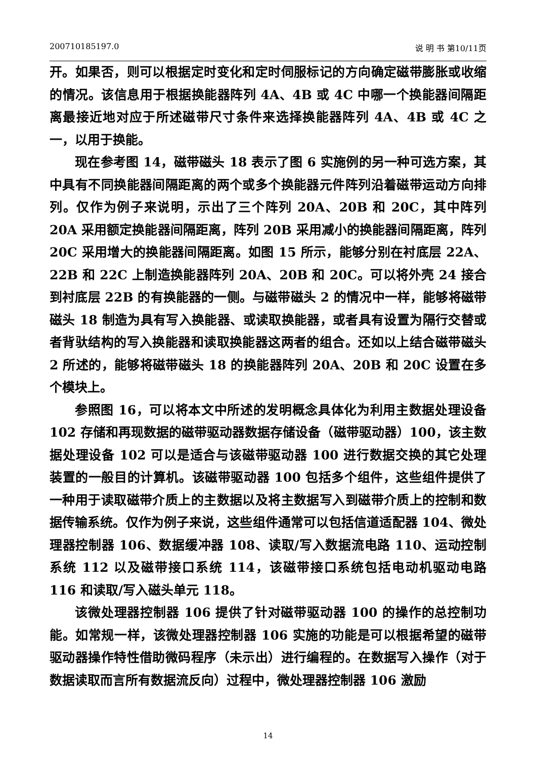200710185197.0 说 明 书 第10/11页
开。如果否，则可以根据定时变化和定时伺服标记的方向确定磁带膨胀或收缩的情况。该信息用于根据换能器阵列 4A、4B 或 4C 中哪一个换能器间隔距离最接近地对应于所述磁带尺寸条件来选择换能器阵列 4A、4B 或 4C 之一，以用于换能。
现在参考图 14，磁带磁头 18 表示了图 6 实施例的另一种可选方案，其中具有不同换能器间隔距离的两个或多个换能器元件阵列沿着磁带运动方向排列。仅作为例子来说明，示出了三个阵列 20A、20B 和 20C，其中阵列 20A 采用额定换能器间隔距离，阵列 20B 采用减小的换能器间隔距离，阵列 20C 采用增大的换能器间隔距离。如图 15 所示，能够分别在衬底层 22A、22B 和 22C 上制造换能器阵列 20A、20B 和 20C。可以将外壳 24 接合到衬底层 22B 的有换能器的一侧。与磁带磁头 2 的情况中一样，能够将磁带磁头 18 制造为具有写入换能器、或读取换能器，或者具有设置为隔行交替或者背驮结构的写入换能器和读取换能器这两者的组合。还如以上结合磁带磁头 2 所述的，能够将磁带磁头 18 的换能器阵列 20A、20B 和 20C 设置在多个模块上。
参照图 16，可以将本文中所述的发明概念具体化为利用主数据处理设备 102 存储和再现数据的磁带驱动器数据存储设备（磁带驱动器）100，该主数据处理设备 102 可以是适合与该磁带驱动器 100 进行数据交换的其它处理装置的一般目的计算机。该磁带驱动器 100 包括多个组件，这些组件提供了一种用于读取磁带介质上的主数据以及将主数据写入到磁带介质上的控制和数据传输系统。仅作为例子来说，这些组件通常可以包括信道适配器 104、微处理器控制器 106、数据缓冲器 108、读取/写入数据流电路 110、运动控制系统 112 以及磁带接口系统 114，该磁带接口系统包括电动机驱动电路 116 和读取/写入磁头单元 118。
该微处理器控制器 106 提供了针对磁带驱动器 100 的操作的总控制功能。如常规一样，该微处理器控制器 106 实施的功能是可以根据希望的磁带驱动器操作特性借助微码程序（未示出）进行编程的。在数据写入操作（对于数据读取而言所有数据流反向）过程中，微处理器控制器 106 激励
14